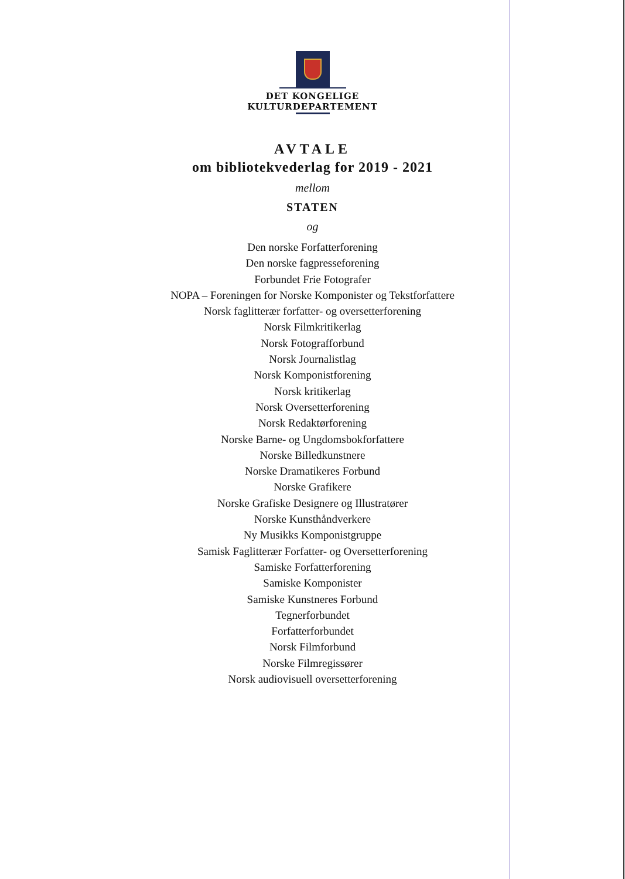DET KONGELIGE
KULTURDEPARTEMENT
AVTALE
om bibliotekvederlag for 2019 - 2021
mellom
STATEN
og
Den norske Forfatterforening
Den norske fagpresseforening
Forbundet Frie Fotografer
NOPA – Foreningen for Norske Komponister og Tekstforfattere
Norsk faglitterær forfatter- og oversetterforening
Norsk Filmkritikerlag
Norsk Fotografforbund
Norsk Journalistlag
Norsk Komponistforening
Norsk kritikerlag
Norsk Oversetterforening
Norsk Redaktørforening
Norske Barne- og Ungdomsbokforfattere
Norske Billedkunstnere
Norske Dramatikeres Forbund
Norske Grafikere
Norske Grafiske Designere og Illustratører
Norske Kunsthåndverkere
Ny Musikks Komponistgruppe
Samisk Faglitterær Forfatter- og Oversetterforening
Samiske Forfatterforening
Samiske Komponister
Samiske Kunstneres Forbund
Tegnerforbundet
Forfatterforbundet
Norsk Filmforbund
Norske Filmregissører
Norsk audiovisuell oversetterforening